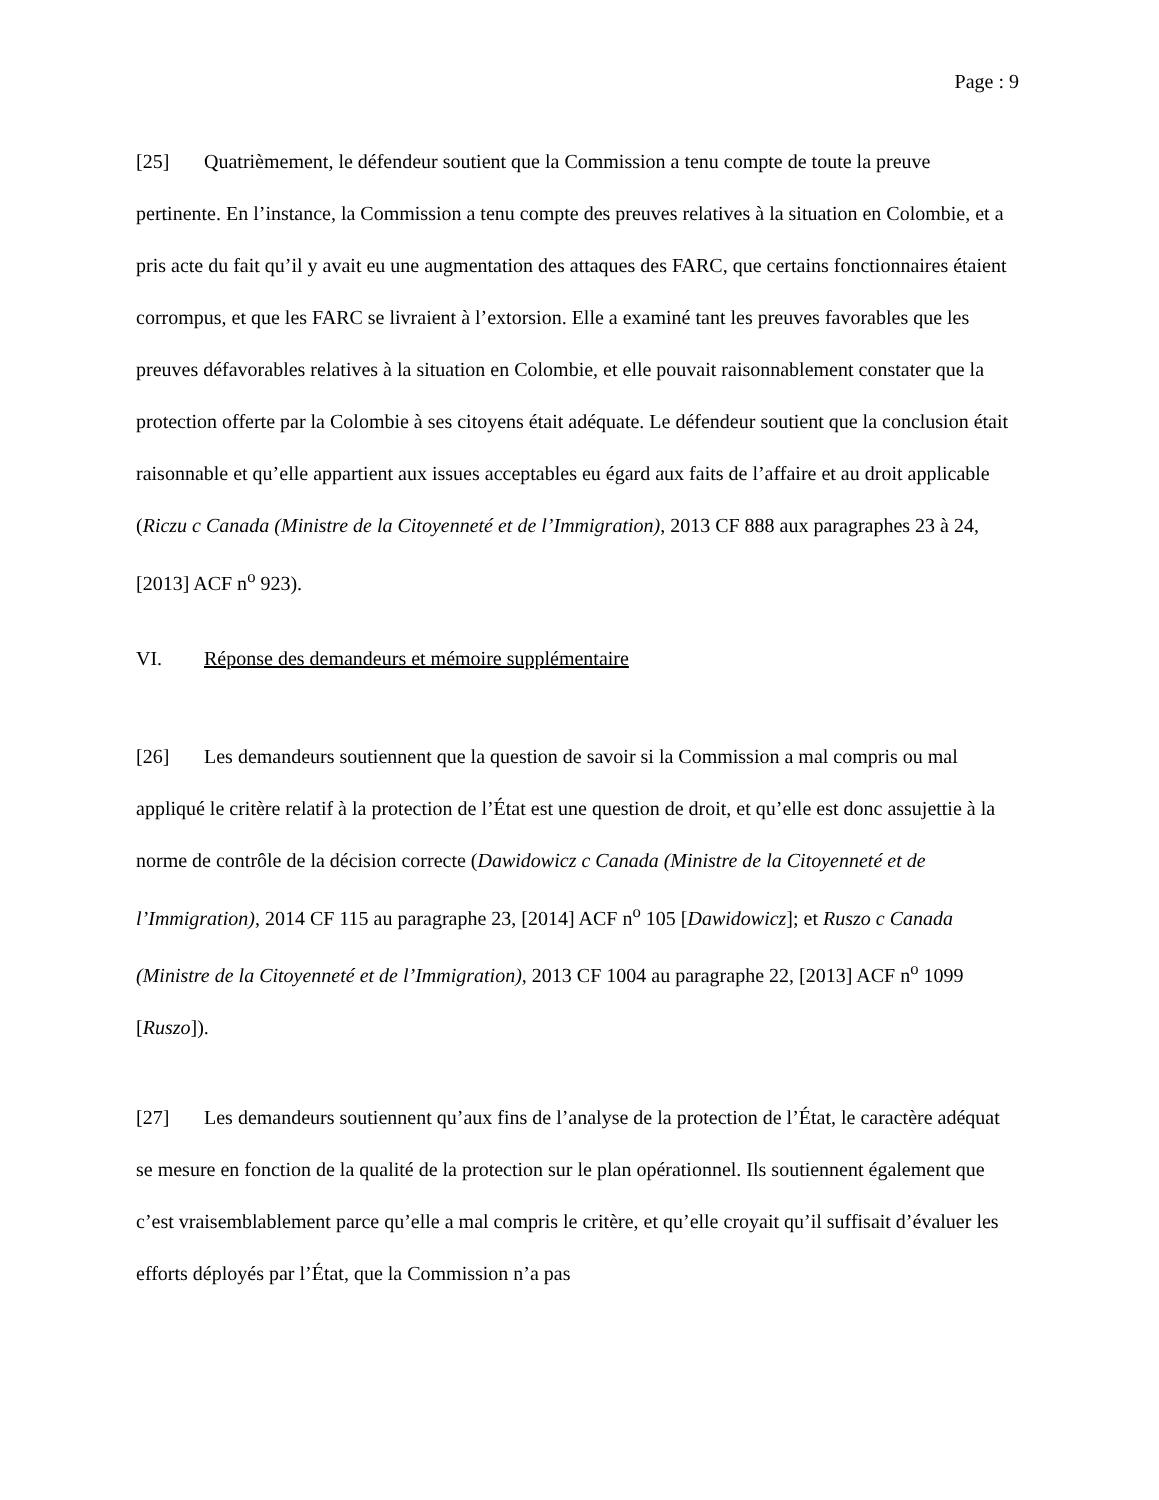Page : 9
[25] Quatrièmement, le défendeur soutient que la Commission a tenu compte de toute la preuve pertinente. En l’instance, la Commission a tenu compte des preuves relatives à la situation en Colombie, et a pris acte du fait qu’il y avait eu une augmentation des attaques des FARC, que certains fonctionnaires étaient corrompus, et que les FARC se livraient à l’extorsion. Elle a examiné tant les preuves favorables que les preuves défavorables relatives à la situation en Colombie, et elle pouvait raisonnablement constater que la protection offerte par la Colombie à ses citoyens était adéquate. Le défendeur soutient que la conclusion était raisonnable et qu’elle appartient aux issues acceptables eu égard aux faits de l’affaire et au droit applicable (Riczu c Canada (Ministre de la Citoyenneté et de l’Immigration), 2013 CF 888 aux paragraphes 23 à 24, [2013] ACF n<sup>o</sup> 923).
VI. Réponse des demandeurs et mémoire supplémentaire
[26] Les demandeurs soutiennent que la question de savoir si la Commission a mal compris ou mal appliqué le critère relatif à la protection de l’État est une question de droit, et qu’elle est donc assujettie à la norme de contrôle de la décision correcte (Dawidowicz c Canada (Ministre de la Citoyenneté et de l’Immigration), 2014 CF 115 au paragraphe 23, [2014] ACF n<sup>o</sup> 105 [Dawidowicz]; et Ruszo c Canada (Ministre de la Citoyenneté et de l’Immigration), 2013 CF 1004 au paragraphe 22, [2013] ACF n<sup>o</sup> 1099 [Ruszo]).
[27] Les demandeurs soutiennent qu’aux fins de l’analyse de la protection de l’État, le caractère adéquat se mesure en fonction de la qualité de la protection sur le plan opérationnel. Ils soutiennent également que c’est vraisemblablement parce qu’elle a mal compris le critère, et qu’elle croyait qu’il suffisait d’évaluer les efforts déployés par l’État, que la Commission n’a pas